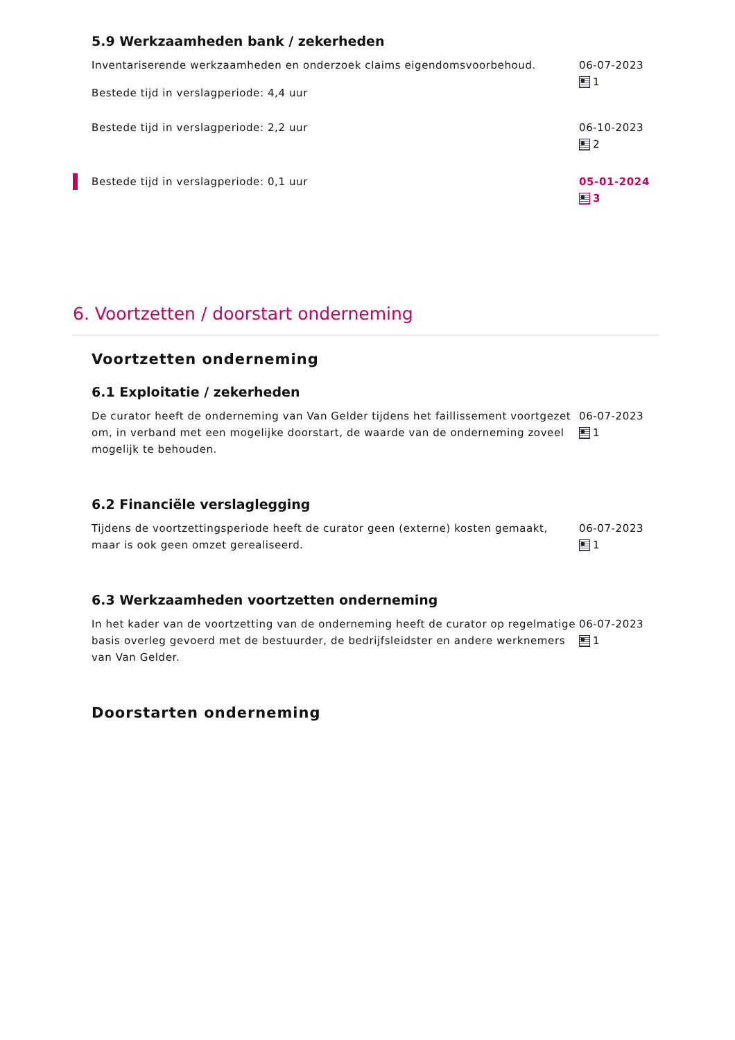5.9 Werkzaamheden bank / zekerheden
Inventariserende werkzaamheden en onderzoek claims eigendomsvoorbehoud.
Bestede tijd in verslagperiode: 4,4 uur
06-07-2023
1
Bestede tijd in verslagperiode: 2,2 uur 06-10-2023
2
Bestede tijd in verslagperiode: 0,1 uur 05-01-2024
3
6. Voortzetten / doorstart onderneming
Voortzetten onderneming
6.1 Exploitatie / zekerheden
De curator heeft de onderneming van Van Gelder tijdens het faillissement voortgezet om, in verband met een mogelijke doorstart, de waarde van de onderneming zoveel mogelijk te behouden.
06-07-2023
1
6.2 Financiële verslaglegging
Tijdens de voortzettingsperiode heeft de curator geen (externe) kosten gemaakt, maar is ook geen omzet gerealiseerd.
06-07-2023
1
6.3 Werkzaamheden voortzetten onderneming
In het kader van de voortzetting van de onderneming heeft de curator op regelmatige basis overleg gevoerd met de bestuurder, de bedrijfsleidster en andere werknemers van Van Gelder.
06-07-2023
1
Doorstarten onderneming